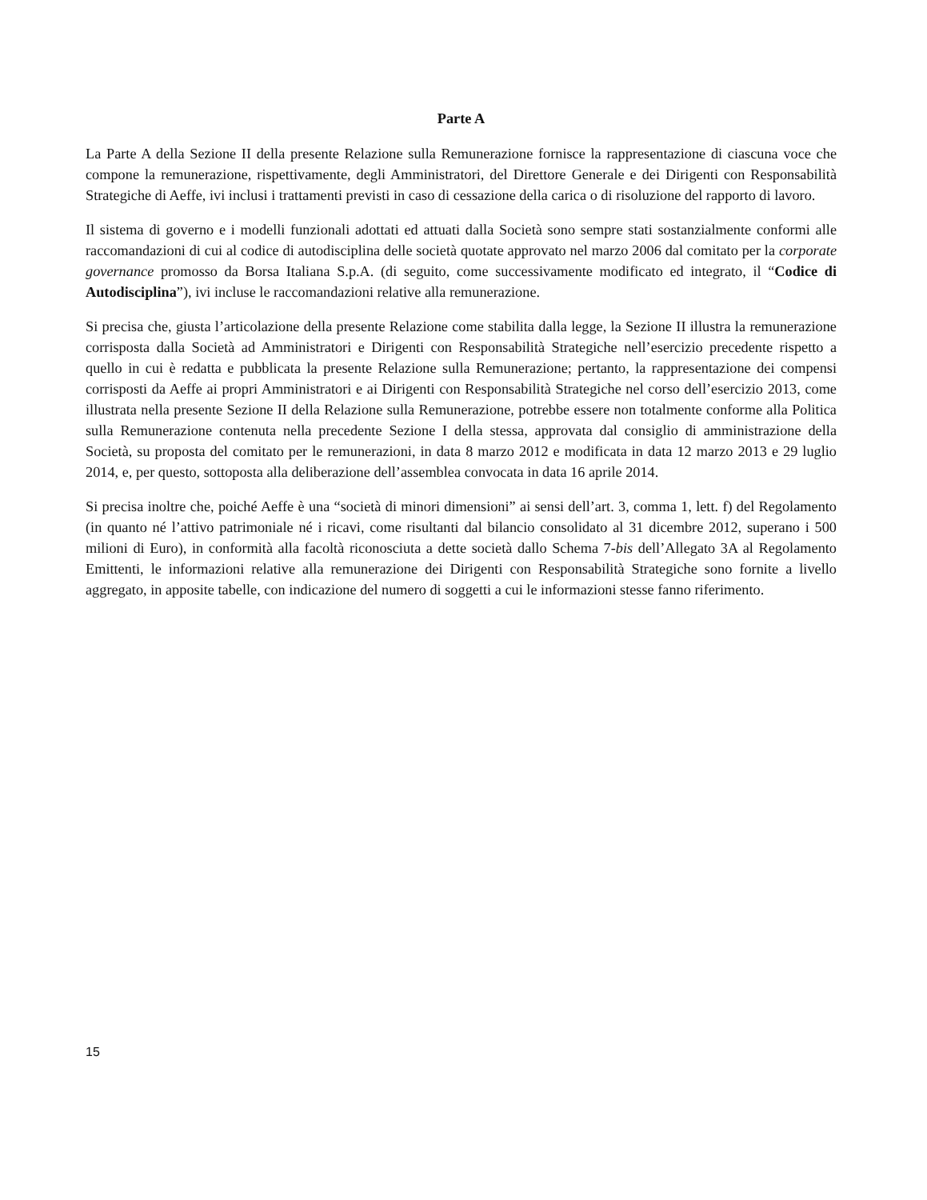Parte A
La Parte A della Sezione II della presente Relazione sulla Remunerazione fornisce la rappresentazione di ciascuna voce che compone la remunerazione, rispettivamente, degli Amministratori, del Direttore Generale e dei Dirigenti con Responsabilità Strategiche di Aeffe, ivi inclusi i trattamenti previsti in caso di cessazione della carica o di risoluzione del rapporto di lavoro.
Il sistema di governo e i modelli funzionali adottati ed attuati dalla Società sono sempre stati sostanzialmente conformi alle raccomandazioni di cui al codice di autodisciplina delle società quotate approvato nel marzo 2006 dal comitato per la corporate governance promosso da Borsa Italiana S.p.A. (di seguito, come successivamente modificato ed integrato, il “Codice di Autodisciplina”), ivi incluse le raccomandazioni relative alla remunerazione.
Si precisa che, giusta l’articolazione della presente Relazione come stabilita dalla legge, la Sezione II illustra la remunerazione corrisposta dalla Società ad Amministratori e Dirigenti con Responsabilità Strategiche nell’esercizio precedente rispetto a quello in cui è redatta e pubblicata la presente Relazione sulla Remunerazione; pertanto, la rappresentazione dei compensi corrisposti da Aeffe ai propri Amministratori e ai Dirigenti con Responsabilità Strategiche nel corso dell’esercizio 2013, come illustrata nella presente Sezione II della Relazione sulla Remunerazione, potrebbe essere non totalmente conforme alla Politica sulla Remunerazione contenuta nella precedente Sezione I della stessa, approvata dal consiglio di amministrazione della Società, su proposta del comitato per le remunerazioni, in data 8 marzo 2012 e modificata in data 12 marzo 2013 e 29 luglio 2014, e, per questo, sottoposta alla deliberazione dell’assemblea convocata in data 16 aprile 2014.
Si precisa inoltre che, poiché Aeffe è una “società di minori dimensioni” ai sensi dell’art. 3, comma 1, lett. f) del Regolamento (in quanto né l’attivo patrimoniale né i ricavi, come risultanti dal bilancio consolidato al 31 dicembre 2012, superano i 500 milioni di Euro), in conformità alla facoltà riconosciuta a dette società dallo Schema 7-bis dell’Allegato 3A al Regolamento Emittenti, le informazioni relative alla remunerazione dei Dirigenti con Responsabilità Strategiche sono fornite a livello aggregato, in apposite tabelle, con indicazione del numero di soggetti a cui le informazioni stesse fanno riferimento.
15